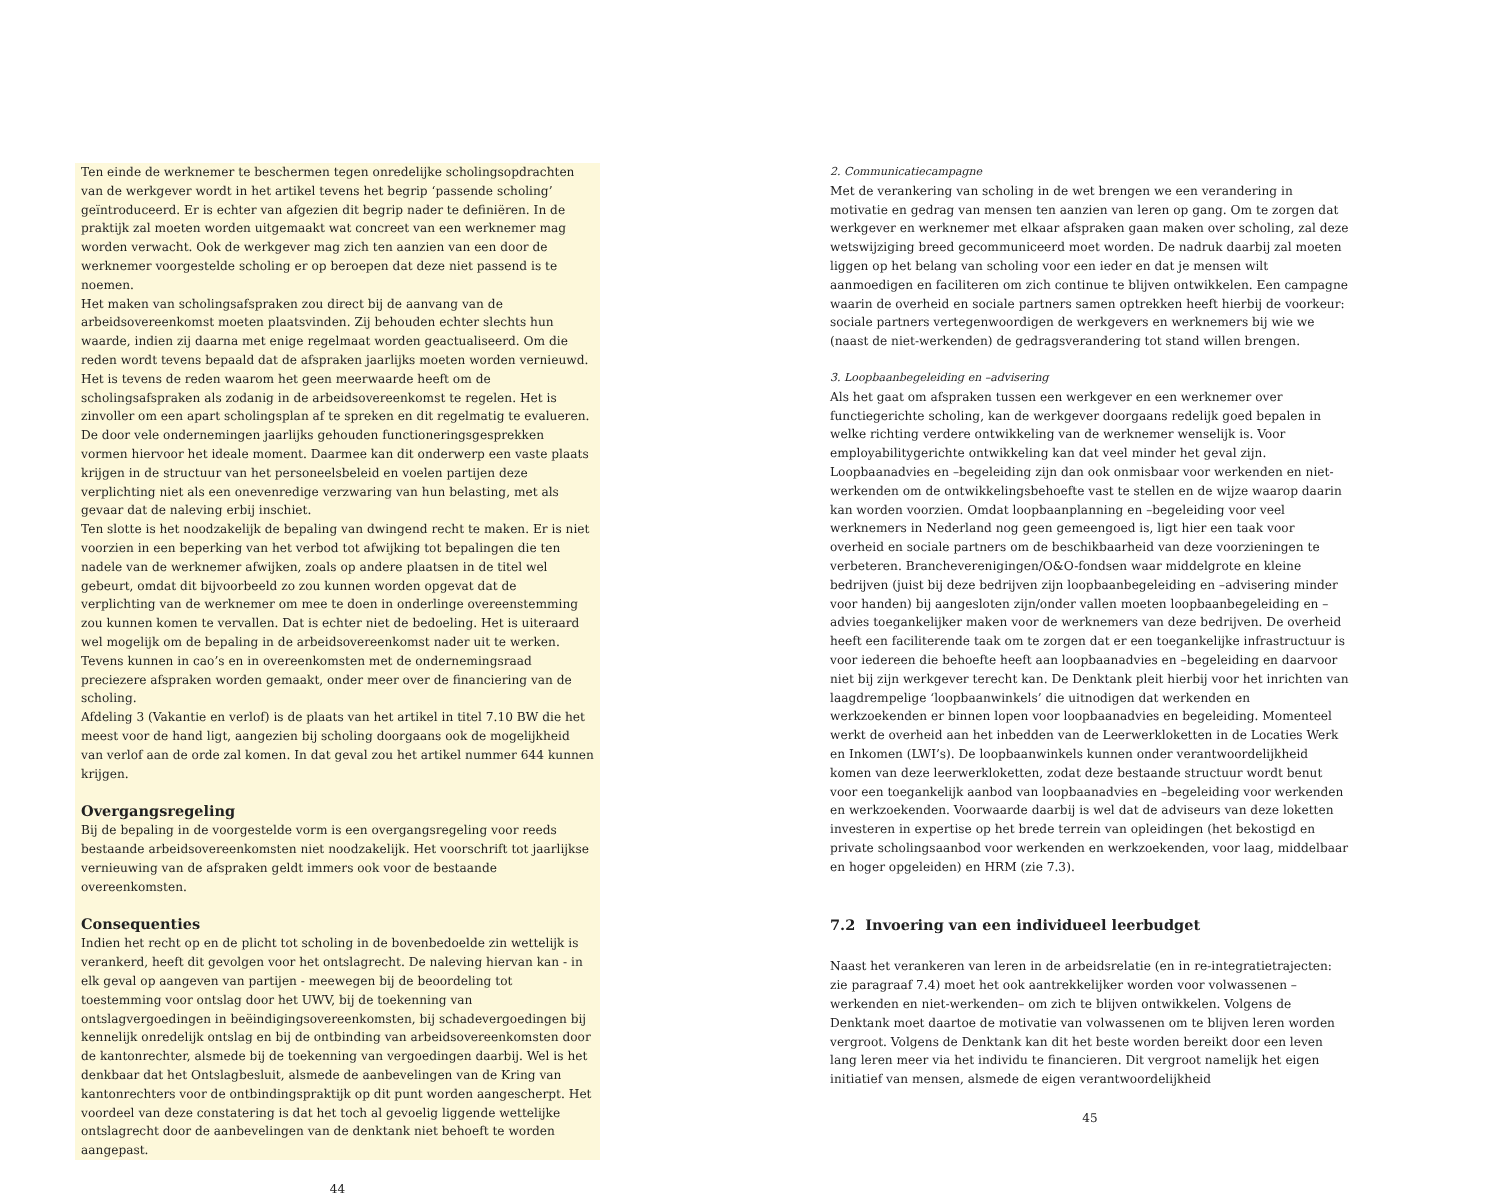Ten einde de werknemer te beschermen tegen onredelijke scholingsopdrachten van de werkgever wordt in het artikel tevens het begrip ‘passende scholing’ geïntroduceerd. Er is echter van afgezien dit begrip nader te definiëren. In de praktijk zal moeten worden uitgemaakt wat concreet van een werknemer mag worden verwacht. Ook de werkgever mag zich ten aanzien van een door de werknemer voorgestelde scholing er op beroepen dat deze niet passend is te noemen.
Het maken van scholingsafspraken zou direct bij de aanvang van de arbeidsovereenkomst moeten plaatsvinden. Zij behouden echter slechts hun waarde, indien zij daarna met enige regelmaat worden geactualiseerd. Om die reden wordt tevens bepaald dat de afspraken jaarlijks moeten worden vernieuwd. Het is tevens de reden waarom het geen meerwaarde heeft om de scholingsafspraken als zodanig in de arbeidsovereenkomst te regelen. Het is zinvoller om een apart scholingsplan af te spreken en dit regelmatig te evalueren. De door vele ondernemingen jaarlijks gehouden functioneringsgesprekken vormen hiervoor het ideale moment. Daarmee kan dit onderwerp een vaste plaats krijgen in de structuur van het personeelsbeleid en voelen partijen deze verplichting niet als een onevenredige verzwaring van hun belasting, met als gevaar dat de naleving erbij inschiet.
Ten slotte is het noodzakelijk de bepaling van dwingend recht te maken. Er is niet voorzien in een beperking van het verbod tot afwijking tot bepalingen die ten nadele van de werknemer afwijken, zoals op andere plaatsen in de titel wel gebeurt, omdat dit bijvoorbeeld zo zou kunnen worden opgevat dat de verplichting van de werknemer om mee te doen in onderlinge overeenstemming zou kunnen komen te vervallen. Dat is echter niet de bedoeling. Het is uiteraard wel mogelijk om de bepaling in de arbeidsovereenkomst nader uit te werken. Tevens kunnen in cao’s en in overeenkomsten met de ondernemingsraad preciezere afspraken worden gemaakt, onder meer over de financiering van de scholing.
Afdeling 3 (Vakantie en verlof) is de plaats van het artikel in titel 7.10 BW die het meest voor de hand ligt, aangezien bij scholing doorgaans ook de mogelijkheid van verlof aan de orde zal komen. In dat geval zou het artikel nummer 644 kunnen krijgen.
Overgangsregeling
Bij de bepaling in de voorgestelde vorm is een overgangsregeling voor reeds bestaande arbeidsovereenkomsten niet noodzakelijk. Het voorschrift tot jaarlijkse vernieuwing van de afspraken geldt immers ook voor de bestaande overeenkomsten.
Consequenties
Indien het recht op en de plicht tot scholing in de bovenbedoelde zin wettelijk is verankerd, heeft dit gevolgen voor het ontslagrecht. De naleving hiervan kan - in elk geval op aangeven van partijen - meewegen bij de beoordeling tot toestemming voor ontslag door het UWV, bij de toekenning van ontslagvergoedingen in beëindigingsovereenkomsten, bij schadevergoedingen bij kennelijk onredelijk ontslag en bij de ontbinding van arbeidsovereenkomsten door de kantonrechter, alsmede bij de toekenning van vergoedingen daarbij. Wel is het denkbaar dat het Ontslagbesluit, alsmede de aanbevelingen van de Kring van kantonrechters voor de ontbindingspraktijk op dit punt worden aangescherpt. Het voordeel van deze constatering is dat het toch al gevoelig liggende wettelijke ontslagrecht door de aanbevelingen van de denktank niet behoeft te worden aangepast.
44
2. Communicatiecampagne
Met de verankering van scholing in de wet brengen we een verandering in motivatie en gedrag van mensen ten aanzien van leren op gang. Om te zorgen dat werkgever en werknemer met elkaar afspraken gaan maken over scholing, zal deze wetswijziging breed gecommuniceerd moet worden. De nadruk daarbij zal moeten liggen op het belang van scholing voor een ieder en dat je mensen wilt aanmoedigen en faciliteren om zich continue te blijven ontwikkelen. Een campagne waarin de overheid en sociale partners samen optrekken heeft hierbij de voorkeur: sociale partners vertegenwoordigen de werkgevers en werknemers bij wie we (naast de niet-werkenden) de gedragsverandering tot stand willen brengen.
3. Loopbaanbegeleiding en –advisering
Als het gaat om afspraken tussen een werkgever en een werknemer over functiegerichte scholing, kan de werkgever doorgaans redelijk goed bepalen in welke richting verdere ontwikkeling van de werknemer wenselijk is. Voor employabilitygerichte ontwikkeling kan dat veel minder het geval zijn. Loopbaanadvies en –begeleiding zijn dan ook onmisbaar voor werkenden en niet-werkenden om de ontwikkelingsbehoefte vast te stellen en de wijze waarop daarin kan worden voorzien. Omdat loopbaanplanning en –begeleiding voor veel werknemers in Nederland nog geen gemeengoed is, ligt hier een taak voor overheid en sociale partners om de beschikbaarheid van deze voorzieningen te verbeteren. Brancheverenigingen/O&O-fondsen waar middelgrote en kleine bedrijven (juist bij deze bedrijven zijn loopbaanbegeleiding en –advisering minder voor handen) bij aangesloten zijn/onder vallen moeten loopbaanbegeleiding en –advies toegankelijker maken voor de werknemers van deze bedrijven. De overheid heeft een faciliterende taak om te zorgen dat er een toegankelijke infrastructuur is voor iedereen die behoefte heeft aan loopbaanadvies en –begeleiding en daarvoor niet bij zijn werkgever terecht kan. De Denktank pleit hierbij voor het inrichten van laagdrempelige ‘loopbaanwinkels’ die uitnodigen dat werkenden en werkzoekenden er binnen lopen voor loopbaanadvies en begeleiding. Momenteel werkt de overheid aan het inbedden van de Leerwerkloketten in de Locaties Werk en Inkomen (LWI’s). De loopbaanwinkels kunnen onder verantwoordelijkheid komen van deze leerwerkloketten, zodat deze bestaande structuur wordt benut voor een toegankelijk aanbod van loopbaanadvies en –begeleiding voor werkenden en werkzoekenden. Voorwaarde daarbij is wel dat de adviseurs van deze loketten investeren in expertise op het brede terrein van opleidingen (het bekostigd en private scholingsaanbod voor werkenden en werkzoekenden, voor laag, middelbaar en hoger opgeleiden) en HRM (zie 7.3).
7.2 Invoering van een individueel leerbudget
Naast het verankeren van leren in de arbeidsrelatie (en in re-integratietrajecten: zie paragraaf 7.4) moet het ook aantrekkelijker worden voor volwassenen –werkenden en niet-werkenden– om zich te blijven ontwikkelen. Volgens de Denktank moet daartoe de motivatie van volwassenen om te blijven leren worden vergroot. Volgens de Denktank kan dit het beste worden bereikt door een leven lang leren meer via het individu te financieren. Dit vergroot namelijk het eigen initiatief van mensen, alsmede de eigen verantwoordelijkheid
45